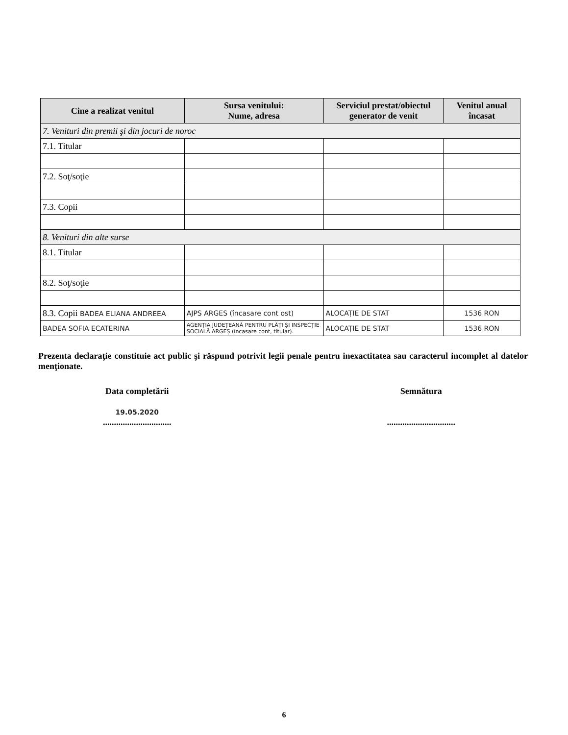| Cine a realizat venitul | Sursa venitului: Nume, adresa | Serviciul prestat/obiectul generator de venit | Venitul anual încasat |
| --- | --- | --- | --- |
| 7. Venituri din premii şi din jocuri de noroc | | | |
| 7.1. Titular | | | |
| 7.2. Soţ/soţie | | | |
| 7.3. Copii | | | |
| 8. Venituri din alte surse | | | |
| 8.1. Titular | | | |
| 8.2. Soţ/soţie | | | |
| 8.3. Copii BADEA ELIANA ANDREEA | AJPS ARGES (încasare cont ost) | ALOCAȚIE DE STAT | 1536 RON |
| BADEA SOFIA ECATERINA | AGENȚIA JUDEȚEANĂ PENTRU PLĂȚI ȘI INSPECȚIE SOCIALĂ ARGEȘ (încasare cont, titular). | ALOCAȚIE DE STAT | 1536 RON |
Prezenta declaraţie constituie act public şi răspund potrivit legii penale pentru inexactitatea sau caracterul incomplet al datelor menţionate.
Data completării
19.05.2020
...............................
Semnătura
...............................
6